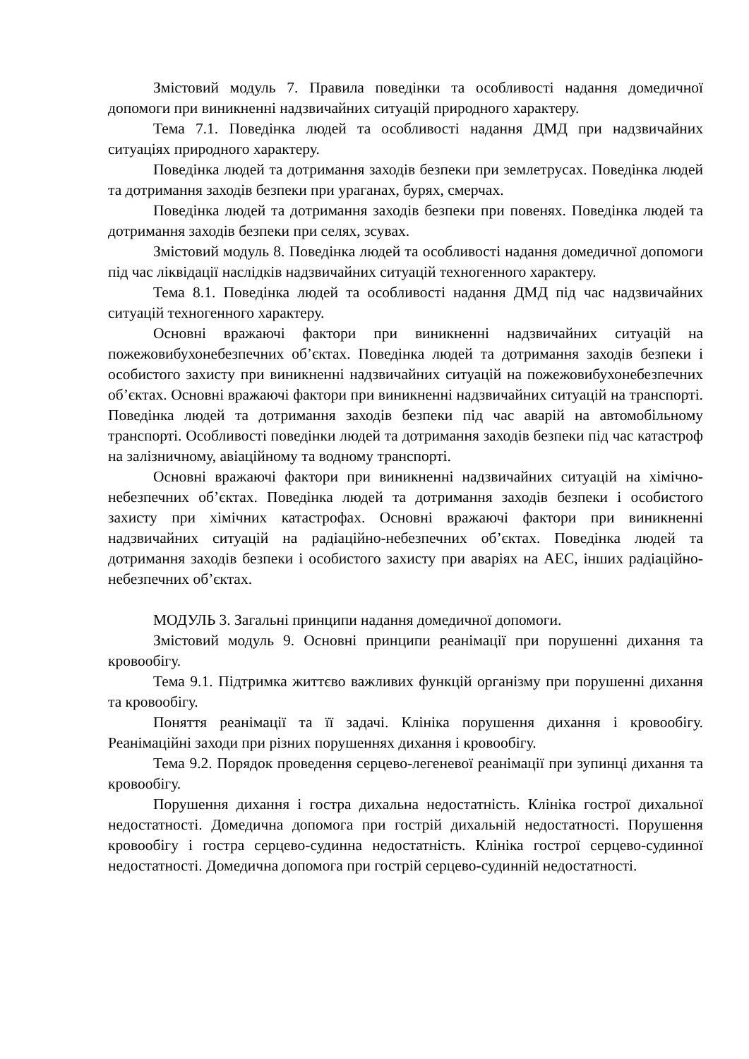Змістовий модуль 7. Правила поведінки та особливості надання домедичної допомоги при виникненні надзвичайних ситуацій природного характеру.
Тема 7.1. Поведінка людей та особливості надання ДМД при надзвичайних ситуаціях природного характеру.
Поведінка людей та дотримання заходів безпеки при землетрусах. Поведінка людей та дотримання заходів безпеки при ураганах, бурях, смерчах.
Поведінка людей та дотримання заходів безпеки при повенях. Поведінка людей та дотримання заходів безпеки при селях, зсувах.
Змістовий модуль 8. Поведінка людей та особливості надання домедичної допомоги під час ліквідації наслідків надзвичайних ситуацій техногенного характеру.
Тема 8.1. Поведінка людей та особливості надання ДМД під час надзвичайних ситуацій техногенного характеру.
Основні вражаючі фактори при виникненні надзвичайних ситуацій на пожежовибухонебезпечних об’єктах. Поведінка людей та дотримання заходів безпеки і особистого захисту при виникненні надзвичайних ситуацій на пожежовибухонебезпечних об’єктах. Основні вражаючі фактори при виникненні надзвичайних ситуацій на транспорті. Поведінка людей та дотримання заходів безпеки під час аварій на автомобільному транспорті. Особливості поведінки людей та дотримання заходів безпеки під час катастроф на залізничному, авіаційному та водному транспорті.
Основні вражаючі фактори при виникненні надзвичайних ситуацій на хімічно-небезпечних об’єктах. Поведінка людей та дотримання заходів безпеки і особистого захисту при хімічних катастрофах. Основні вражаючі фактори при виникненні надзвичайних ситуацій на радіаційно-небезпечних об’єктах. Поведінка людей та дотримання заходів безпеки і особистого захисту при аваріях на АЕС, інших радіаційно-небезпечних об’єктах.
МОДУЛЬ 3. Загальні принципи надання домедичної допомоги.
Змістовий модуль 9. Основні принципи реанімації при порушенні дихання та кровообігу.
Тема 9.1. Підтримка життєво важливих функцій організму при порушенні дихання та кровообігу.
Поняття реанімації та її задачі. Клініка порушення дихання і кровообігу. Реанімаційні заходи при різних порушеннях дихання і кровообігу.
Тема 9.2. Порядок проведення серцево-легеневої реанімації при зупинці дихання та кровообігу.
Порушення дихання і гостра дихальна недостатність. Клініка гострої дихальної недостатності. Домедична допомога при гострій дихальній недостатності. Порушення кровообігу і гостра серцево-судинна недостатність. Клініка гострої серцево-судинної недостатності. Домедична допомога при гострій серцево-судинній недостатності.